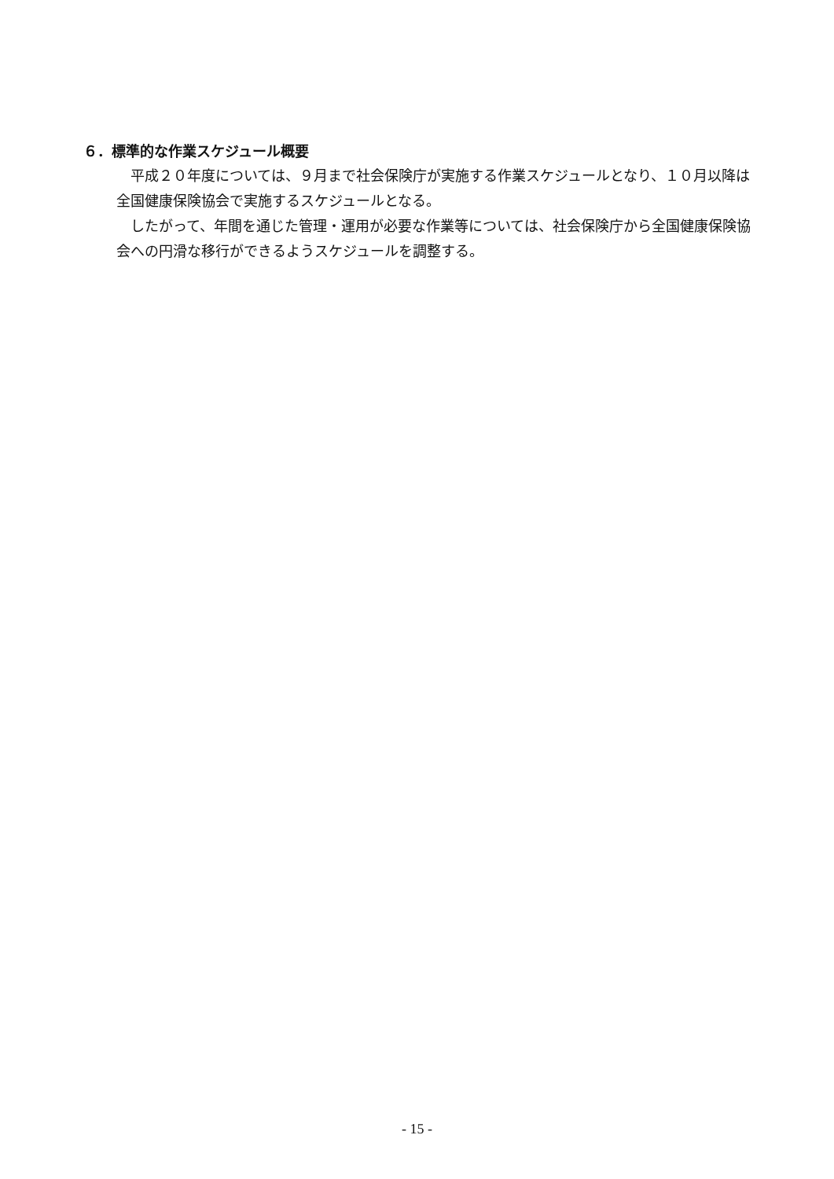６．標準的な作業スケジュール概要
平成２０年度については、９月まで社会保険庁が実施する作業スケジュールとなり、１０月以降は全国健康保険協会で実施するスケジュールとなる。
したがって、年間を通じた管理・運用が必要な作業等については、社会保険庁から全国健康保険協会への円滑な移行ができるようスケジュールを調整する。
- 15 -